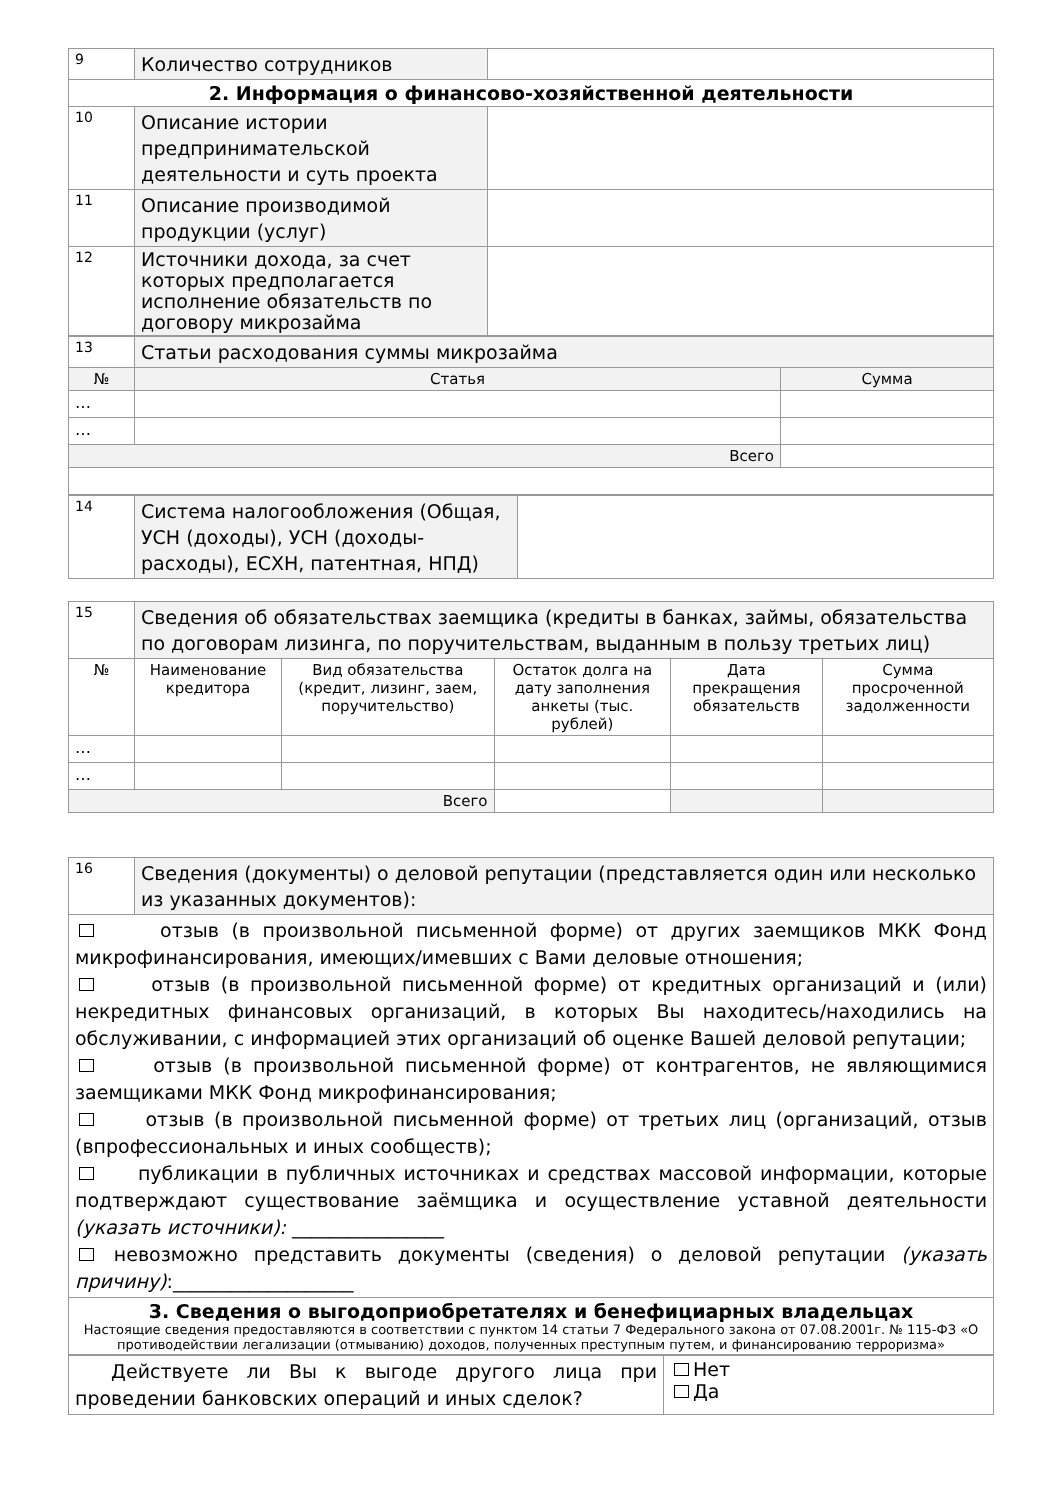| 9 | Количество сотрудников | |
| 2. Информация о финансово-хозяйственной деятельности | | |
| 10 | Описание истории предпринимательской деятельности и суть проекта | |
| 11 | Описание производимой продукции (услуг) | |
| 12 | Источники дохода, за счет которых предполагается исполнение обязательств по договору микрозайма | |
| 13 | Статьи расходования суммы микрозайма | |
| № | Статья | Сумма |
| … | | |
| … | | |
| Всего | | |
| 14 | Система налогообложения (Общая, УСН (доходы), УСН (доходы-расходы), ЕСХН, патентная, НПД) | |
| 15 | Сведения об обязательствах заемщика (кредиты в банках, займы, обязательства по договорам лизинга, по поручительствам, выданным в пользу третьих лиц) | | | | |
| № | Наименование кредитора | Вид обязательства (кредит, лизинг, заем, поручительство) | Остаток долга на дату заполнения анкеты (тыс. рублей) | Дата прекращения обязательств | Сумма просроченной задолженности |
| … | | | | | |
| … | | | | | |
| Всего | | | | | |
| 16 | Сведения (документы) о деловой репутации (представляется один или несколько из указанных документов): |
| отзыв (в произвольной письменной форме) от других заемщиков МКК Фонд микрофинансирования, имеющих/имевших с Вами деловые отношения; отзыв (в произвольной письменной форме) от кредитных организаций и (или) некредитных финансовых организаций, в которых Вы находитесь/находились на обслуживании, с информацией этих организаций об оценке Вашей деловой репутации; отзыв (в произвольной письменной форме) от контрагентов, не являющимися заемщиками МКК Фонд микрофинансирования; отзыв (в произвольной письменной форме) от третьих лиц (организаций, отзыв (впрофессиональных и иных сообществ); публикации в публичных источниках и средствах массовой информации, которые подтверждают существование заёмщика и осуществление уставной деятельности (указать источники): ________________ невозможно представить документы (сведения) о деловой репутации (указать причину) :___________________ | |
| 3. Сведения о выгодоприобретателях и бенефициарных владельцах Настоящие сведения предоставляются в соответствии с пунктом 14 статьи 7 Федерального закона от 07.08.2001г. № 115-ФЗ «О противодействии легализации (отмыванию) доходов, полученных преступным путем, и финансированию терроризма» | |
| Действуете ли Вы к выгоде другого лица при проведении банковских операций и иных сделок? | Нет Да |